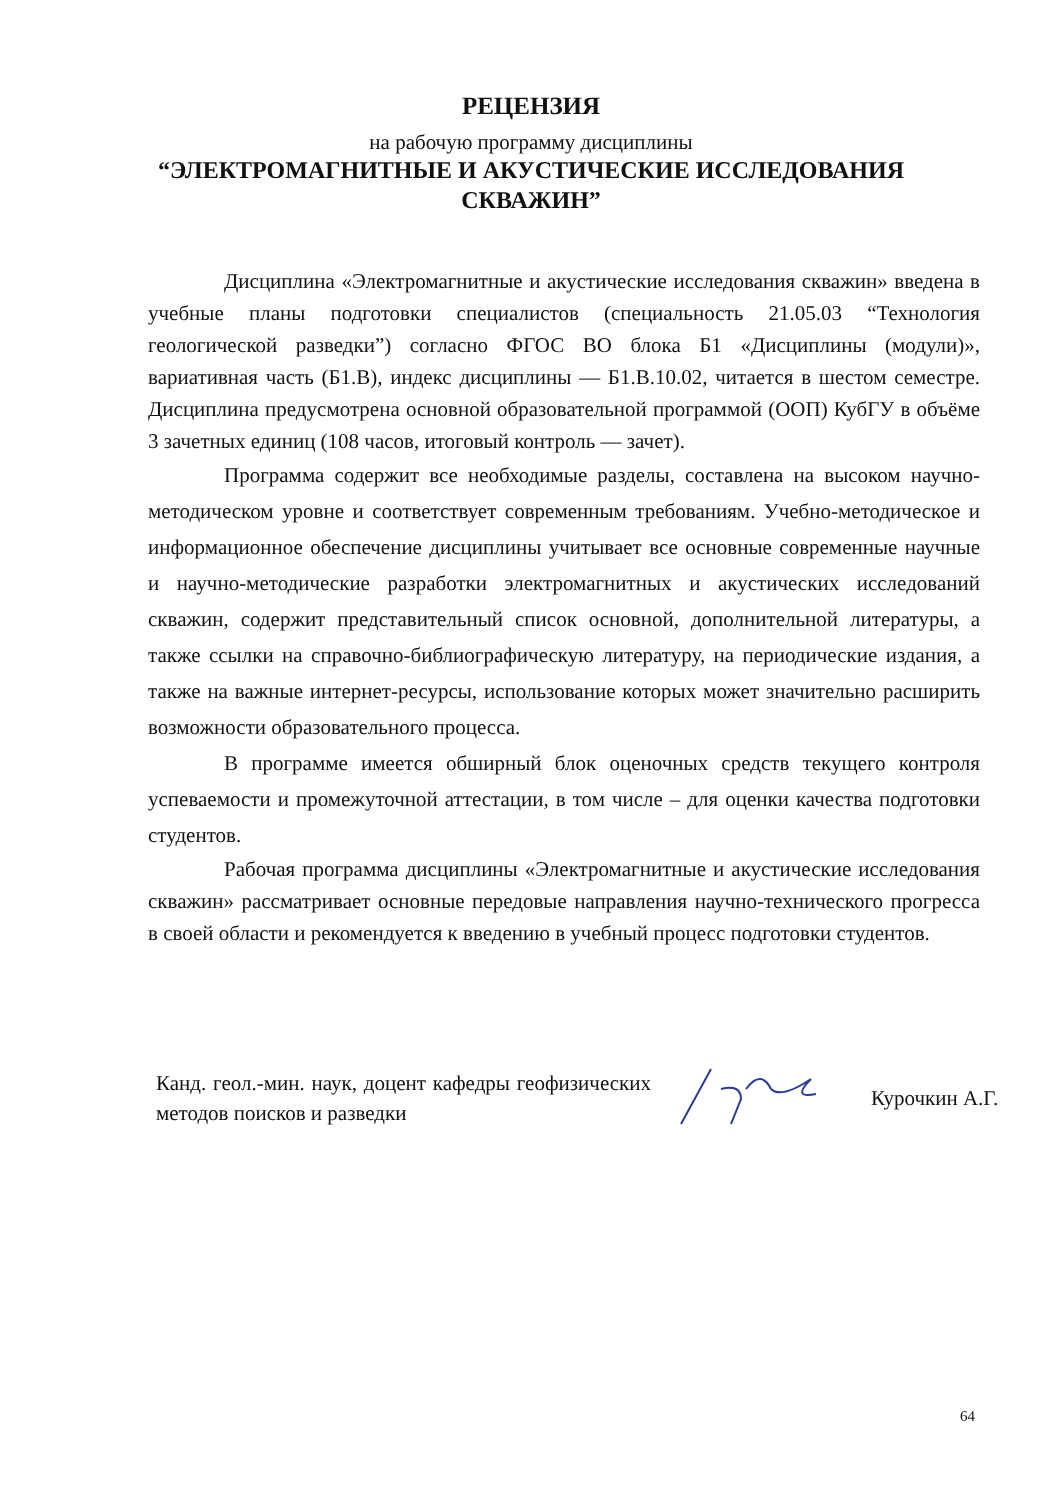РЕЦЕНЗИЯ
на рабочую программу дисциплины
“ЭЛЕКТРОМАГНИТНЫЕ И АКУСТИЧЕСКИЕ ИССЛЕДОВАНИЯ
СКВАЖИН”
Дисциплина «Электромагнитные и акустические исследования скважин» введена в учебные планы подготовки специалистов (специальность 21.05.03 “Технология геологической разведки”) согласно ФГОС ВО блока Б1 «Дисциплины (модули)», вариативная часть (Б1.В), индекс дисциплины — Б1.В.10.02, читается в шестом семестре. Дисциплина предусмотрена основной образовательной программой (ООП) КубГУ в объёме 3 зачетных единиц (108 часов, итоговый контроль — зачет).
Программа содержит все необходимые разделы, составлена на высоком научно-методическом уровне и соответствует современным требованиям. Учебно-методическое и информационное обеспечение дисциплины учитывает все основные современные научные и научно-методические разработки электромагнитных и акустических исследований скважин, содержит представительный список основной, дополнительной литературы, а также ссылки на справочно-библиографическую литературу, на периодические издания, а также на важные интернет-ресурсы, использование которых может значительно расширить возможности образовательного процесса.
В программе имеется обширный блок оценочных средств текущего контроля успеваемости и промежуточной аттестации, в том числе – для оценки качества подготовки студентов.
Рабочая программа дисциплины «Электромагнитные и акустические исследования скважин» рассматривает основные передовые направления научно-технического прогресса в своей области и рекомендуется к введению в учебный процесс подготовки студентов.
Канд. геол.-мин. наук, доцент кафедры геофизических методов поисков и разведки
Курочкин А.Г.
64